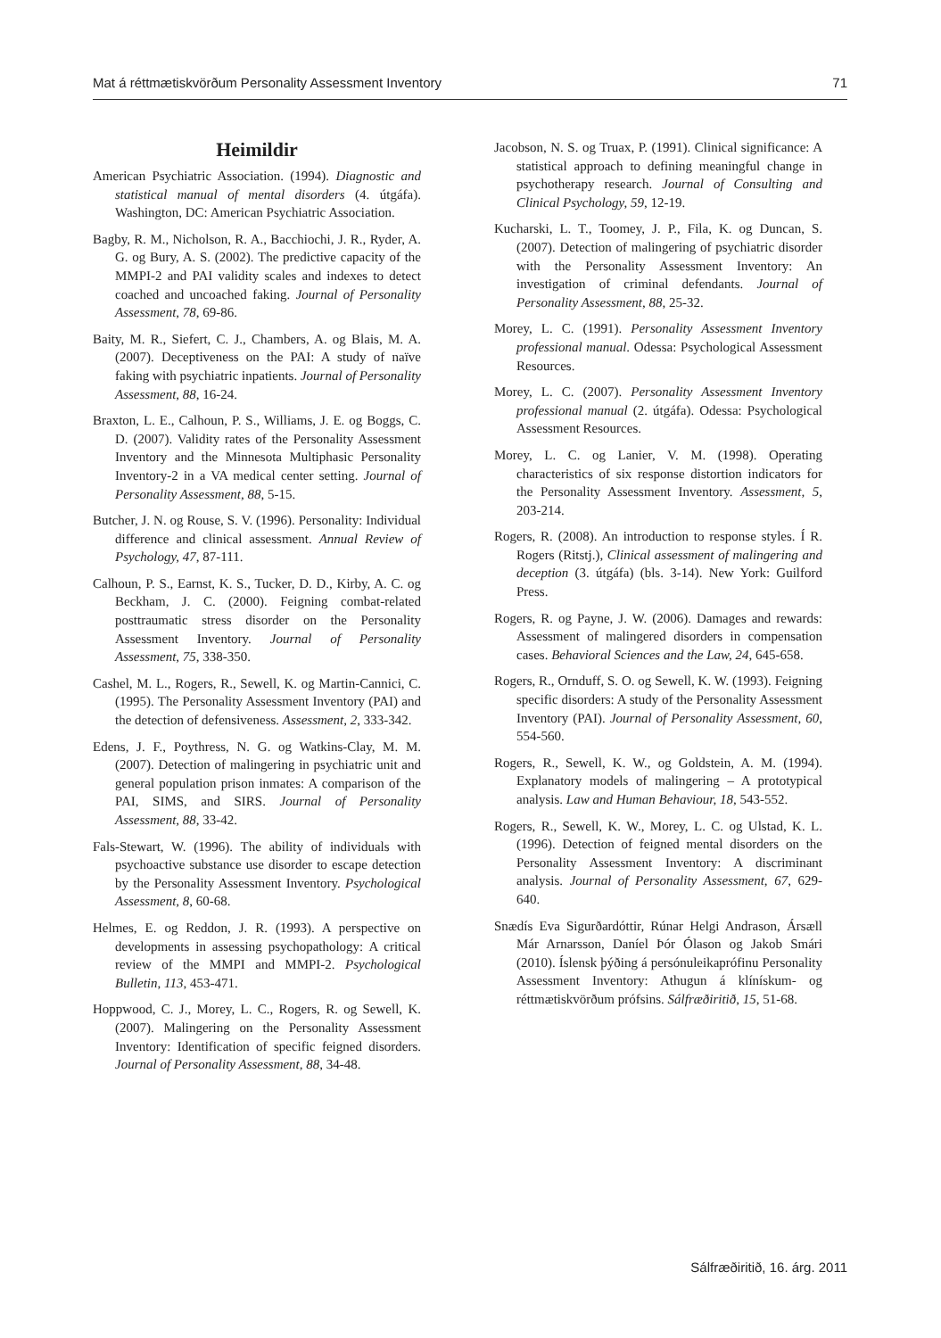Mat á réttmætiskvörðum Personality Assessment Inventory 71
Heimildir
American Psychiatric Association. (1994). Diagnostic and statistical manual of mental disorders (4. útgáfa). Washington, DC: American Psychiatric Association.
Bagby, R. M., Nicholson, R. A., Bacchiochi, J. R., Ryder, A. G. og Bury, A. S. (2002). The predictive capacity of the MMPI-2 and PAI validity scales and indexes to detect coached and uncoached faking. Journal of Personality Assessment, 78, 69-86.
Baity, M. R., Siefert, C. J., Chambers, A. og Blais, M. A. (2007). Deceptiveness on the PAI: A study of naïve faking with psychiatric inpatients. Journal of Personality Assessment, 88, 16-24.
Braxton, L. E., Calhoun, P. S., Williams, J. E. og Boggs, C. D. (2007). Validity rates of the Personality Assessment Inventory and the Minnesota Multiphasic Personality Inventory-2 in a VA medical center setting. Journal of Personality Assessment, 88, 5-15.
Butcher, J. N. og Rouse, S. V. (1996). Personality: Individual difference and clinical assessment. Annual Review of Psychology, 47, 87-111.
Calhoun, P. S., Earnst, K. S., Tucker, D. D., Kirby, A. C. og Beckham, J. C. (2000). Feigning combat-related posttraumatic stress disorder on the Personality Assessment Inventory. Journal of Personality Assessment, 75, 338-350.
Cashel, M. L., Rogers, R., Sewell, K. og Martin-Cannici, C. (1995). The Personality Assessment Inventory (PAI) and the detection of defensiveness. Assessment, 2, 333-342.
Edens, J. F., Poythress, N. G. og Watkins-Clay, M. M. (2007). Detection of malingering in psychiatric unit and general population prison inmates: A comparison of the PAI, SIMS, and SIRS. Journal of Personality Assessment, 88, 33-42.
Fals-Stewart, W. (1996). The ability of individuals with psychoactive substance use disorder to escape detection by the Personality Assessment Inventory. Psychological Assessment, 8, 60-68.
Helmes, E. og Reddon, J. R. (1993). A perspective on developments in assessing psychopathology: A critical review of the MMPI and MMPI-2. Psychological Bulletin, 113, 453-471.
Hoppwood, C. J., Morey, L. C., Rogers, R. og Sewell, K. (2007). Malingering on the Personality Assessment Inventory: Identification of specific feigned disorders. Journal of Personality Assessment, 88, 34-48.
Jacobson, N. S. og Truax, P. (1991). Clinical significance: A statistical approach to defining meaningful change in psychotherapy research. Journal of Consulting and Clinical Psychology, 59, 12-19.
Kucharski, L. T., Toomey, J. P., Fila, K. og Duncan, S. (2007). Detection of malingering of psychiatric disorder with the Personality Assessment Inventory: An investigation of criminal defendants. Journal of Personality Assessment, 88, 25-32.
Morey, L. C. (1991). Personality Assessment Inventory professional manual. Odessa: Psychological Assessment Resources.
Morey, L. C. (2007). Personality Assessment Inventory professional manual (2. útgáfa). Odessa: Psychological Assessment Resources.
Morey, L. C. og Lanier, V. M. (1998). Operating characteristics of six response distortion indicators for the Personality Assessment Inventory. Assessment, 5, 203-214.
Rogers, R. (2008). An introduction to response styles. Í R. Rogers (Ritstj.), Clinical assessment of malingering and deception (3. útgáfa) (bls. 3-14). New York: Guilford Press.
Rogers, R. og Payne, J. W. (2006). Damages and rewards: Assessment of malingered disorders in compensation cases. Behavioral Sciences and the Law, 24, 645-658.
Rogers, R., Ornduff, S. O. og Sewell, K. W. (1993). Feigning specific disorders: A study of the Personality Assessment Inventory (PAI). Journal of Personality Assessment, 60, 554-560.
Rogers, R., Sewell, K. W., og Goldstein, A. M. (1994). Explanatory models of malingering – A prototypical analysis. Law and Human Behaviour, 18, 543-552.
Rogers, R., Sewell, K. W., Morey, L. C. og Ulstad, K. L. (1996). Detection of feigned mental disorders on the Personality Assessment Inventory: A discriminant analysis. Journal of Personality Assessment, 67, 629-640.
Snædís Eva Sigurðardóttir, Rúnar Helgi Andrason, Ársæll Már Arnarsson, Daníel Þór Ólason og Jakob Smári (2010). Íslensk þýðing á persónuleikaprófinu Personality Assessment Inventory: Athugun á klínískum- og réttmætiskvörðum prófsins. Sálfræðiritið, 15, 51-68.
Sálfræðiritið, 16. árg. 2011